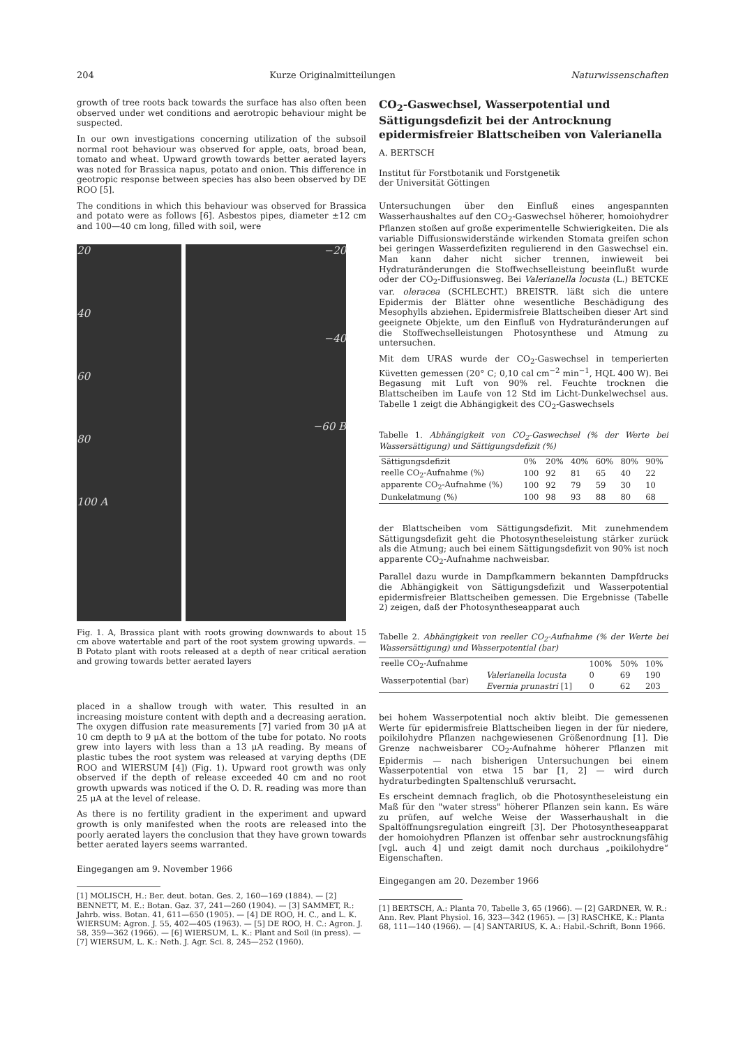204 Kurze Originalmitteilungen Naturwissenschaften
growth of tree roots back towards the surface has also often been observed under wet conditions and aerotropic behaviour might be suspected.
In our own investigations concerning utilization of the subsoil normal root behaviour was observed for apple, oats, broad bean, tomato and wheat. Upward growth towards better aerated layers was noted for Brassica napus, potato and onion. This difference in geotropic response between species has also been observed by DE ROO [5].
The conditions in which this behaviour was observed for Brassica and potato were as follows [6]. Asbestos pipes, diameter ±12 cm and 100—40 cm long, filled with soil, were
20
40
60
80
100 A
−20
−40
−60 B
Fig. 1. A, Brassica plant with roots growing downwards to about 15 cm above watertable and part of the root system growing upwards. — B Potato plant with roots released at a depth of near critical aeration and growing towards better aerated layers
placed in a shallow trough with water. This resulted in an increasing moisture content with depth and a decreasing aeration. The oxygen diffusion rate measurements [7] varied from 30 μA at 10 cm depth to 9 μA at the bottom of the tube for potato. No roots grew into layers with less than a 13 μA reading. By means of plastic tubes the root system was released at varying depths (DE ROO and WIERSUM [4]) (Fig. 1). Upward root growth was only observed if the depth of release exceeded 40 cm and no root growth upwards was noticed if the O. D. R. reading was more than 25 μA at the level of release.
As there is no fertility gradient in the experiment and upward growth is only manifested when the roots are released into the poorly aerated layers the conclusion that they have grown towards better aerated layers seems warranted.
Eingegangen am 9. November 1966
[1] MOLISCH, H.: Ber. deut. botan. Ges. 2, 160—169 (1884). — [2] BENNETT, M. E.: Botan. Gaz. 37, 241—260 (1904). — [3] SAMMET, R.: Jahrb. wiss. Botan. 41, 611—650 (1905). — [4] DE ROO, H. C., and L. K. WIERSUM: Agron. J. 55, 402—405 (1963). — [5] DE ROO, H. C.: Agron. J. 58, 359—362 (1966). — [6] WIERSUM, L. K.: Plant and Soil (in press). — [7] WIERSUM, L. K.: Neth. J. Agr. Sci. 8, 245—252 (1960).
CO<sub>2</sub>-Gaswechsel, Wasserpotential und Sättigungsdefizit bei der Antrocknung epidermisfreier Blattscheiben von Valerianella
A. BERTSCH
Institut für Forstbotanik und Forstgenetik
der Universität Göttingen
Untersuchungen über den Einfluß eines angespannten Wasserhaushaltes auf den CO<sub>2</sub>-Gaswechsel höherer, homoiohydrer Pflanzen stoßen auf große experimentelle Schwierigkeiten. Die als variable Diffusionswiderstände wirkenden Stomata greifen schon bei geringen Wasserdefiziten regulierend in den Gaswechsel ein. Man kann daher nicht sicher trennen, inwieweit bei Hydraturänderungen die Stoffwechselleistung beeinflußt wurde oder der CO<sub>2</sub>-Diffusionsweg. Bei Valerianella locusta (L.) BETCKE var. oleracea (SCHLECHT.) BREISTR. läßt sich die untere Epidermis der Blätter ohne wesentliche Beschädigung des Mesophylls abziehen. Epidermisfreie Blattscheiben dieser Art sind geeignete Objekte, um den Einfluß von Hydraturänderungen auf die Stoffwechselleistungen Photosynthese und Atmung zu untersuchen.
Mit dem URAS wurde der CO<sub>2</sub>-Gaswechsel in temperierten Küvetten gemessen (20° C; 0,10 cal cm<sup>−2</sup> min<sup>−1</sup>, HQL 400 W). Bei Begasung mit Luft von 90% rel. Feuchte trocknen die Blattscheiben im Laufe von 12 Std im Licht-Dunkelwechsel aus. Tabelle 1 zeigt die Abhängigkeit des CO<sub>2</sub>-Gaswechsels
Tabelle 1. Abhängigkeit von CO<sub>2</sub>-Gaswechsel (% der Werte bei Wassersättigung) und Sättigungsdefizit (%)
| Sättigungsdefizit | 0% | 20% | 40% | 60% | 80% | 90% |
| --- | --- | --- | --- | --- | --- | --- |
| reelle CO<sub>2</sub>-Aufnahme (%) | 100 | 92 | 81 | 65 | 40 | 22 |
| apparente CO<sub>2</sub>-Aufnahme (%) | 100 | 92 | 79 | 59 | 30 | 10 |
| Dunkelatmung (%) | 100 | 98 | 93 | 88 | 80 | 68 |
der Blattscheiben vom Sättigungsdefizit. Mit zunehmendem Sättigungsdefizit geht die Photosyntheseleistung stärker zurück als die Atmung; auch bei einem Sättigungsdefizit von 90% ist noch apparente CO<sub>2</sub>-Aufnahme nachweisbar.
Parallel dazu wurde in Dampfkammern bekannten Dampfdrucks die Abhängigkeit von Sättigungsdefizit und Wasserpotential epidermisfreier Blattscheiben gemessen. Die Ergebnisse (Tabelle 2) zeigen, daß der Photosyntheseapparat auch
Tabelle 2. Abhängigkeit von reeller CO<sub>2</sub>-Aufnahme (% der Werte bei Wassersättigung) und Wasserpotential (bar)
| reelle CO<sub>2</sub>-Aufnahme | | 100% | 50% | 10% |
| --- | --- | --- | --- | --- |
| Wasserpotential (bar) | Valerianella locusta | 0 | 69 | 190 |
| | Evernia prunastri [1] | 0 | 62 | 203 |
bei hohem Wasserpotential noch aktiv bleibt. Die gemessenen Werte für epidermisfreie Blattscheiben liegen in der für niedere, poikilohydre Pflanzen nachgewiesenen Größenordnung [1]. Die Grenze nachweisbarer CO<sub>2</sub>-Aufnahme höherer Pflanzen mit Epidermis — nach bisherigen Untersuchungen bei einem Wasserpotential von etwa 15 bar [1, 2] — wird durch hydraturbedingten Spaltenschluß verursacht.
Es erscheint demnach fraglich, ob die Photosyntheseleistung ein Maß für den "water stress" höherer Pflanzen sein kann. Es wäre zu prüfen, auf welche Weise der Wasserhaushalt in die Spaltöffnungsregulation eingreift [3]. Der Photosyntheseapparat der homoiohydren Pflanzen ist offenbar sehr austrocknungsfähig [vgl. auch 4] und zeigt damit noch durchaus „poikilohydre“ Eigenschaften.
Eingegangen am 20. Dezember 1966
[1] BERTSCH, A.: Planta 70, Tabelle 3, 65 (1966). — [2] GARDNER, W. R.: Ann. Rev. Plant Physiol. 16, 323—342 (1965). — [3] RASCHKE, K.: Planta 68, 111—140 (1966). — [4] SANTARIUS, K. A.: Habil.-Schrift, Bonn 1966.